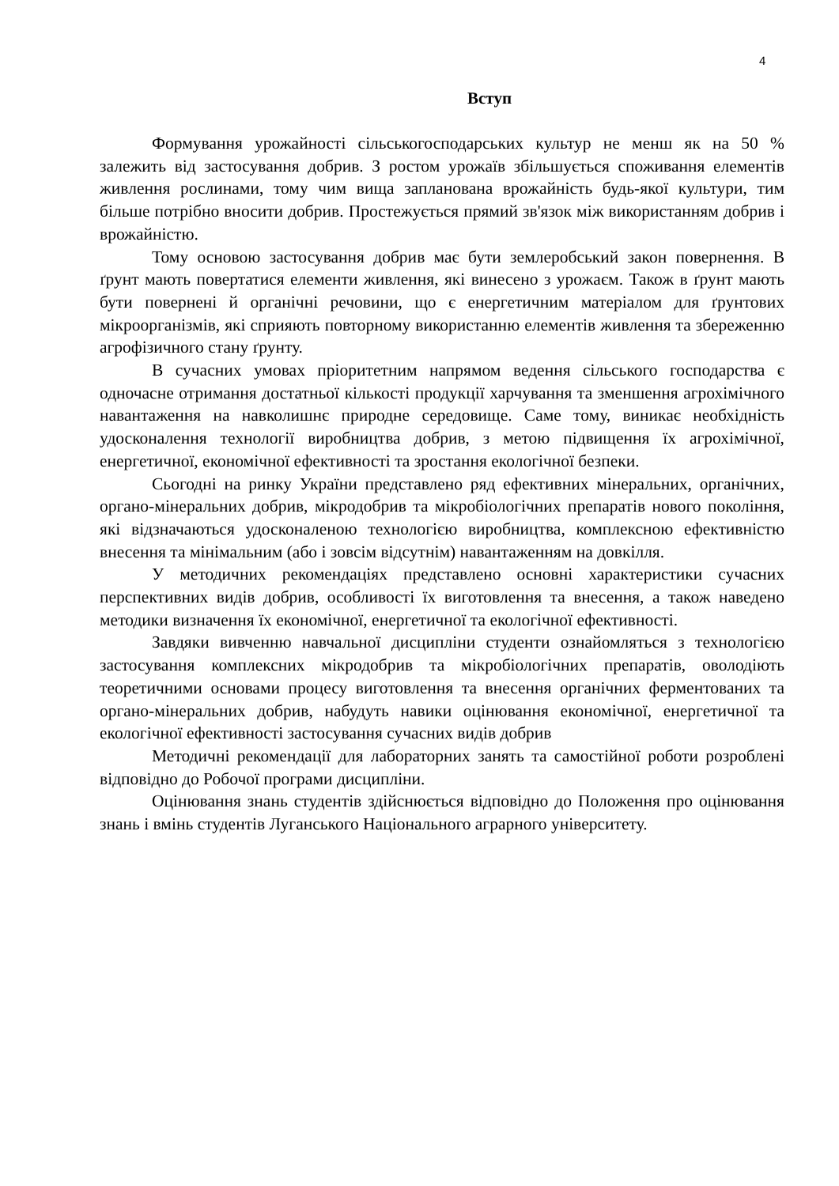4
Вступ
Формування урожайності сільськогосподарських культур не менш як на 50 % залежить від застосування добрив. З ростом урожаїв збільшується споживання елементів живлення рослинами, тому чим вища запланована врожайність будь-якої культури, тим більше потрібно вносити добрив. Простежується прямий зв'язок між використанням добрив і врожайністю.
Тому основою застосування добрив має бути землеробський закон повернення. В ґрунт мають повертатися елементи живлення, які винесено з урожаєм. Також в ґрунт мають бути повернені й органічні речовини, що є енергетичним матеріалом для ґрунтових мікроорганізмів, які сприяють повторному використанню елементів живлення та збереженню агрофізичного стану ґрунту.
В сучасних умовах пріоритетним напрямом ведення сільського господарства є одночасне отримання достатньої кількості продукції харчування та зменшення агрохімічного навантаження на навколишнє природне середовище. Саме тому, виникає необхідність удосконалення технології виробництва добрив, з метою підвищення їх агрохімічної, енергетичної, економічної ефективності та зростання екологічної безпеки.
Сьогодні на ринку України представлено ряд ефективних мінеральних, органічних, органо-мінеральних добрив, мікродобрив та мікробіологічних препаратів нового покоління, які відзначаються удосконаленою технологією виробництва, комплексною ефективністю внесення та мінімальним (або і зовсім відсутнім) навантаженням на довкілля.
У методичних рекомендаціях представлено основні характеристики сучасних перспективних видів добрив, особливості їх виготовлення та внесення, а також наведено методики визначення їх економічної, енергетичної та екологічної ефективності.
Завдяки вивченню навчальної дисципліни студенти ознайомляться з технологією застосування комплексних мікродобрив та мікробіологічних препаратів, оволодіють теоретичними основами процесу виготовлення та внесення органічних ферментованих та органо-мінеральних добрив, набудуть навики оцінювання економічної, енергетичної та екологічної ефективності застосування сучасних видів добрив
Методичні рекомендації для лабораторних занять та самостійної роботи розроблені відповідно до Робочої програми дисципліни.
Оцінювання знань студентів здійснюється відповідно до Положення про оцінювання знань і вмінь студентів Луганського Національного аграрного університету.